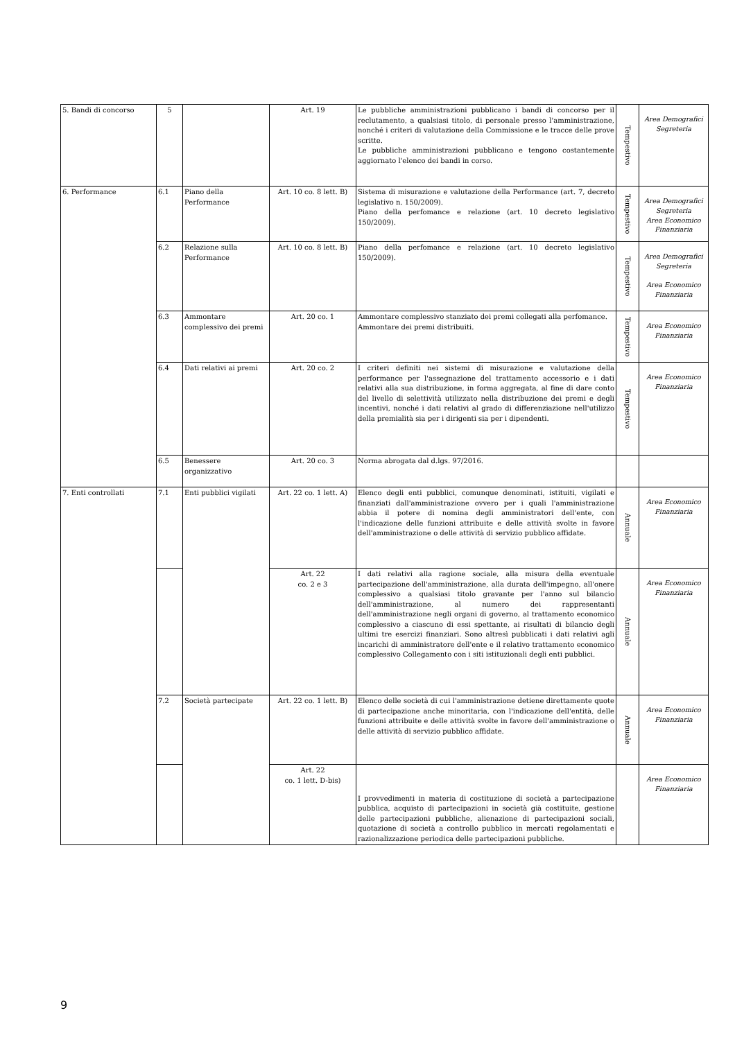| 5. Bandi di concorso | 5 | | Art. 19 | Le pubbliche amministrazioni pubblicano i bandi di concorso per il reclutamento, a qualsiasi titolo, di personale presso l'amministrazione, nonché i criteri di valutazione della Commissione e le tracce delle prove scritte. Le pubbliche amministrazioni pubblicano e tengono costantemente aggiornato l'elenco dei bandi in corso. | Tempestivo | Area Demografici Segreteria |
| 6. Performance | 6.1 | Piano della Performance | Art. 10 co. 8 lett. B) | Sistema di misurazione e valutazione della Performance (art. 7, decreto legislativo n. 150/2009). Piano della perfomance e relazione (art. 10 decreto legislativo 150/2009). | Tempestivo | Area Demografici Segreteria Area Economico Finanziaria |
| | 6.2 | Relazione sulla Performance | Art. 10 co. 8 lett. B) | Piano della perfomance e relazione (art. 10 decreto legislativo 150/2009). | Tempestivo | Area Demografici Segreteria Area Economico Finanziaria |
| | 6.3 | Ammontare complessivo dei premi | Art. 20 co. 1 | Ammontare complessivo stanziato dei premi collegati alla perfomance. Ammontare dei premi distribuiti. | Tempestivo | Area Economico Finanziaria |
| | 6.4 | Dati relativi ai premi | Art. 20 co. 2 | I criteri definiti nei sistemi di misurazione e valutazione della performance per l'assegnazione del trattamento accessorio e i dati relativi alla sua distribuzione, in forma aggregata, al fine di dare conto del livello di selettività utilizzato nella distribuzione dei premi e degli incentivi, nonché i dati relativi al grado di differenziazione nell'utilizzo della premialità sia per i dirigenti sia per i dipendenti. | Tempestivo | Area Economico Finanziaria |
| | 6.5 | Benessere organizzativo | Art. 20 co. 3 | Norma abrogata dal d.lgs. 97/2016. | | |
| 7. Enti controllati | 7.1 | Enti pubblici vigilati | Art. 22 co. 1 lett. A) | Elenco degli enti pubblici, comunque denominati, istituiti, vigilati e finanziati dall'amministrazione ovvero per i quali l'amministrazione abbia il potere di nomina degli amministratori dell'ente, con l'indicazione delle funzioni attribuite e delle attività svolte in favore dell'amministrazione o delle attività di servizio pubblico affidate. | Annuale | Area Economico Finanziaria |
| | | | Art. 22 co. 2 e 3 | I dati relativi alla ragione sociale, alla misura della eventuale partecipazione dell'amministrazione, alla durata dell'impegno, all'onere complessivo a qualsiasi titolo gravante per l'anno sul bilancio dell'amministrazione, al numero dei rappresentanti dell'amministrazione negli organi di governo, al trattamento economico complessivo a ciascuno di essi spettante, ai risultati di bilancio degli ultimi tre esercizi finanziari. Sono altresì pubblicati i dati relativi agli incarichi di amministratore dell'ente e il relativo trattamento economico complessivo Collegamento con i siti istituzionali degli enti pubblici. | Annuale | Area Economico Finanziaria |
| | 7.2 | Società partecipate | Art. 22 co. 1 lett. B) | Elenco delle società di cui l'amministrazione detiene direttamente quote di partecipazione anche minoritaria, con l'indicazione dell'entità, delle funzioni attribuite e delle attività svolte in favore dell'amministrazione o delle attività di servizio pubblico affidate. | Annuale | Area Economico Finanziaria |
| | | | Art. 22 co. 1 lett. D-bis) | I provvedimenti in materia di costituzione di società a partecipazione pubblica, acquisto di partecipazioni in società già costituite, gestione delle partecipazioni pubbliche, alienazione di partecipazioni sociali, quotazione di società a controllo pubblico in mercati regolamentati e razionalizzazione periodica delle partecipazioni pubbliche. | | Area Economico Finanziaria |
9